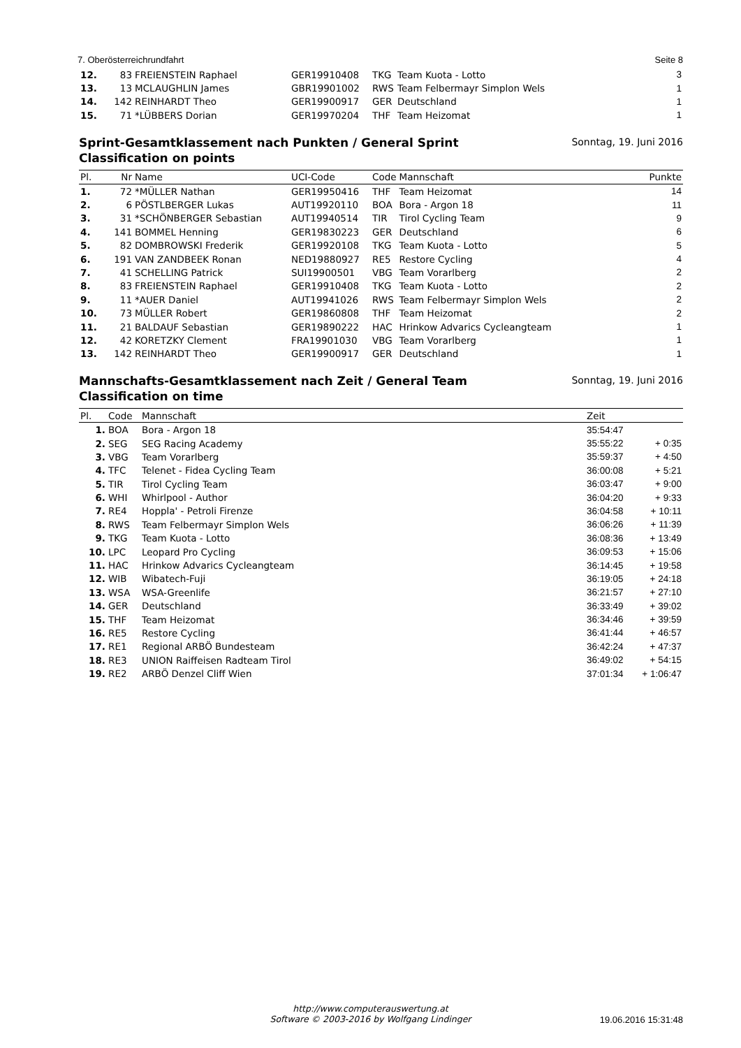7. Oberösterreichrundfahrt Seite 8
| 12. | 83 | FREIENSTEIN Raphael | GER19910408 | TKG | Team Kuota - Lotto | 3 |
| 13. | 13 | MCLAUGHLIN James | GBR19901002 | RWS | Team Felbermayr Simplon Wels | 1 |
| 14. | 142 | REINHARDT Theo | GER19900917 | GER | Deutschland | 1 |
| 15. | 71 | *LÜBBERS Dorian | GER19970204 | THF | Team Heizomat | 1 |
Sprint-Gesamtklassement nach Punkten / General Sprint Classification on points
Sonntag, 19. Juni 2016
| Pl. | Nr | Name | UCI-Code | Code | Mannschaft | Punkte |
| --- | --- | --- | --- | --- | --- | --- |
| 1. | 72 | *MÜLLER Nathan | GER19950416 | THF | Team Heizomat | 14 |
| 2. | 6 | PÖSTLBERGER Lukas | AUT19920110 | BOA | Bora - Argon 18 | 11 |
| 3. | 31 | *SCHÖNBERGER Sebastian | AUT19940514 | TIR | Tirol Cycling Team | 9 |
| 4. | 141 | BOMMEL Henning | GER19830223 | GER | Deutschland | 6 |
| 5. | 82 | DOMBROWSKI Frederik | GER19920108 | TKG | Team Kuota - Lotto | 5 |
| 6. | 191 | VAN ZANDBEEK Ronan | NED19880927 | RE5 | Restore Cycling | 4 |
| 7. | 41 | SCHELLING Patrick | SUI19900501 | VBG | Team Vorarlberg | 2 |
| 8. | 83 | FREIENSTEIN Raphael | GER19910408 | TKG | Team Kuota - Lotto | 2 |
| 9. | 11 | *AUER Daniel | AUT19941026 | RWS | Team Felbermayr Simplon Wels | 2 |
| 10. | 73 | MÜLLER Robert | GER19860808 | THF | Team Heizomat | 2 |
| 11. | 21 | BALDAUF Sebastian | GER19890222 | HAC | Hrinkow Advarics Cycleangteam | 1 |
| 12. | 42 | KORETZKY Clement | FRA19901030 | VBG | Team Vorarlberg | 1 |
| 13. | 142 | REINHARDT Theo | GER19900917 | GER | Deutschland | 1 |
Mannschafts-Gesamtklassement nach Zeit / General Team Classification on time
Sonntag, 19. Juni 2016
| Pl. | Code | Mannschaft | Zeit | |
| --- | --- | --- | --- | --- |
| 1. | BOA | Bora - Argon 18 | 35:54:47 | |
| 2. | SEG | SEG Racing Academy | 35:55:22 | + 0:35 |
| 3. | VBG | Team Vorarlberg | 35:59:37 | + 4:50 |
| 4. | TFC | Telenet - Fidea Cycling Team | 36:00:08 | + 5:21 |
| 5. | TIR | Tirol Cycling Team | 36:03:47 | + 9:00 |
| 6. | WHI | Whirlpool - Author | 36:04:20 | + 9:33 |
| 7. | RE4 | Hoppla' - Petroli Firenze | 36:04:58 | + 10:11 |
| 8. | RWS | Team Felbermayr Simplon Wels | 36:06:26 | + 11:39 |
| 9. | TKG | Team Kuota - Lotto | 36:08:36 | + 13:49 |
| 10. | LPC | Leopard Pro Cycling | 36:09:53 | + 15:06 |
| 11. | HAC | Hrinkow Advarics Cycleangteam | 36:14:45 | + 19:58 |
| 12. | WIB | Wibatech-Fuji | 36:19:05 | + 24:18 |
| 13. | WSA | WSA-Greenlife | 36:21:57 | + 27:10 |
| 14. | GER | Deutschland | 36:33:49 | + 39:02 |
| 15. | THF | Team Heizomat | 36:34:46 | + 39:59 |
| 16. | RE5 | Restore Cycling | 36:41:44 | + 46:57 |
| 17. | RE1 | Regional ARBÖ Bundesteam | 36:42:24 | + 47:37 |
| 18. | RE3 | UNION Raiffeisen Radteam Tirol | 36:49:02 | + 54:15 |
| 19. | RE2 | ARBÖ Denzel Cliff Wien | 37:01:34 | + 1:06:47 |
http://www.computerauswertung.at
Software © 2003-2016 by Wolfgang Lindinger
19.06.2016 15:31:48